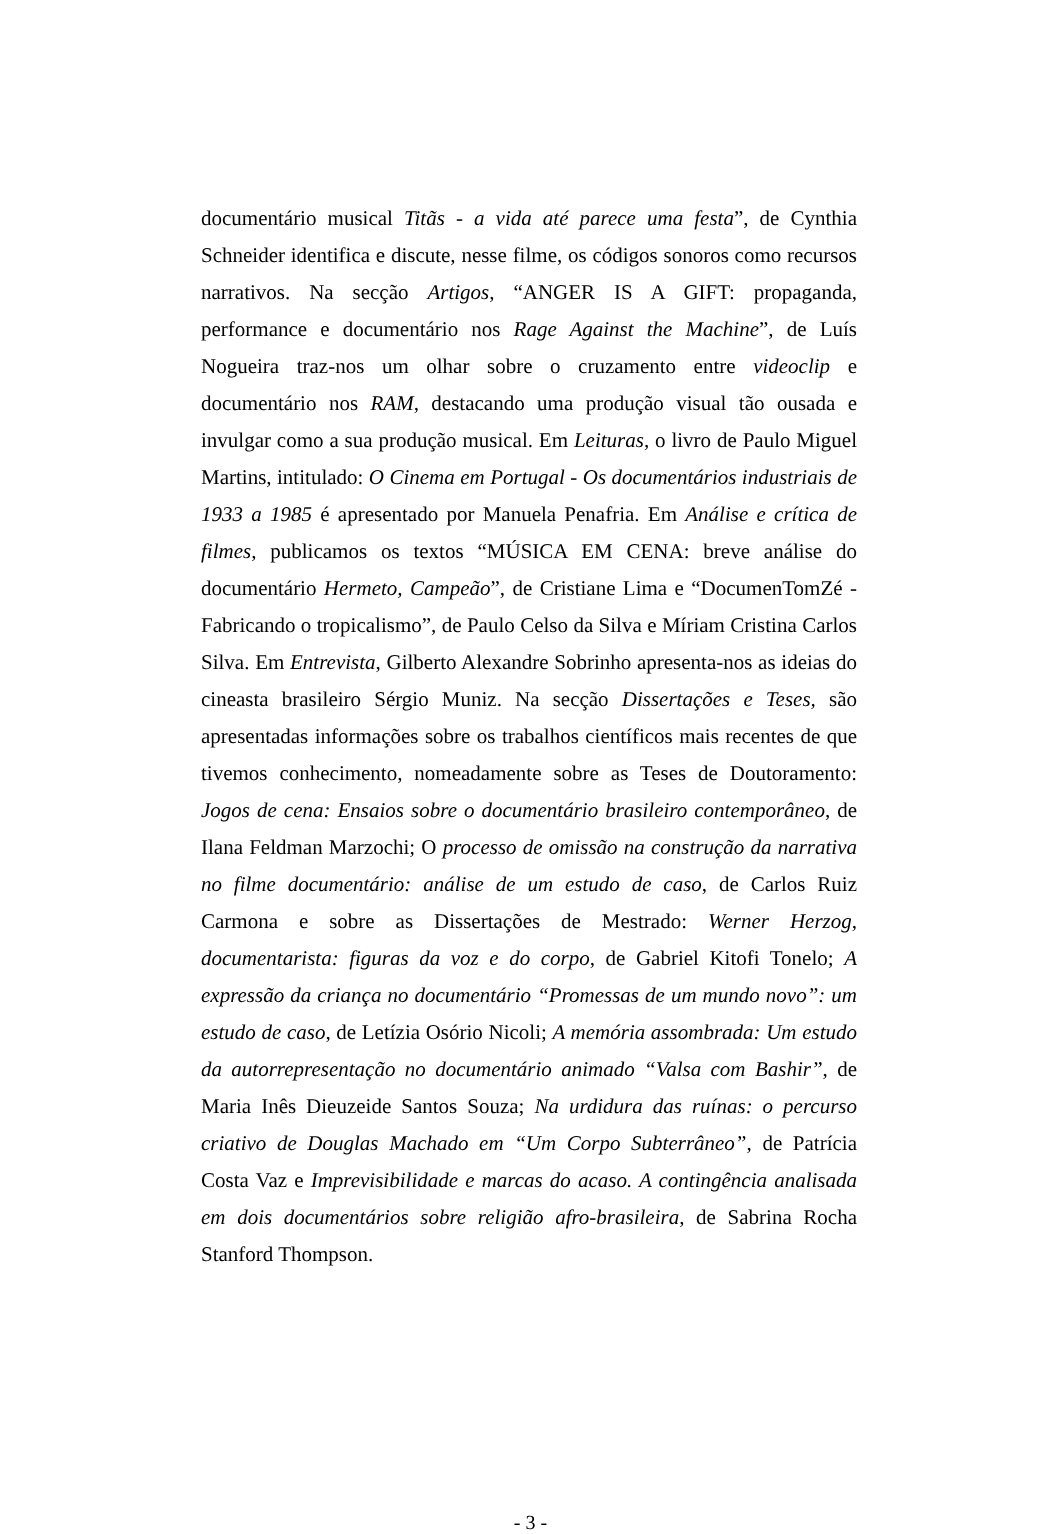documentário musical Titãs - a vida até parece uma festa”, de Cynthia Schneider identifica e discute, nesse filme, os códigos sonoros como recursos narrativos. Na secção Artigos, “ANGER IS A GIFT: propaganda, performance e documentário nos Rage Against the Machine”, de Luís Nogueira traz-nos um olhar sobre o cruzamento entre videoclip e documentário nos RAM, destacando uma produção visual tão ousada e invulgar como a sua produção musical. Em Leituras, o livro de Paulo Miguel Martins, intitulado: O Cinema em Portugal - Os documentários industriais de 1933 a 1985 é apresentado por Manuela Penafria. Em Análise e crítica de filmes, publicamos os textos “MÚSICA EM CENA: breve análise do documentário Hermeto, Campeão”, de Cristiane Lima e “DocumenTomZé - Fabricando o tropicalismo”, de Paulo Celso da Silva e Míriam Cristina Carlos Silva. Em Entrevista, Gilberto Alexandre Sobrinho apresenta-nos as ideias do cineasta brasileiro Sérgio Muniz. Na secção Dissertações e Teses, são apresentadas informações sobre os trabalhos científicos mais recentes de que tivemos conhecimento, nomeadamente sobre as Teses de Doutoramento: Jogos de cena: Ensaios sobre o documentário brasileiro contemporâneo, de Ilana Feldman Marzochi; O processo de omissão na construção da narrativa no filme documentário: análise de um estudo de caso, de Carlos Ruiz Carmona e sobre as Dissertações de Mestrado: Werner Herzog, documentarista: figuras da voz e do corpo, de Gabriel Kitofi Tonelo; A expressão da criança no documentário “Promessas de um mundo novo”: um estudo de caso, de Letízia Osório Nicoli; A memória assombrada: Um estudo da autorrepresentação no documentário animado “Valsa com Bashir”, de Maria Inês Dieuzeide Santos Souza; Na urdidura das ruínas: o percurso criativo de Douglas Machado em “Um Corpo Subterrâneo”, de Patrícia Costa Vaz e Imprevisibilidade e marcas do acaso. A contingência analisada em dois documentários sobre religião afro-brasileira, de Sabrina Rocha Stanford Thompson.
- 3 -